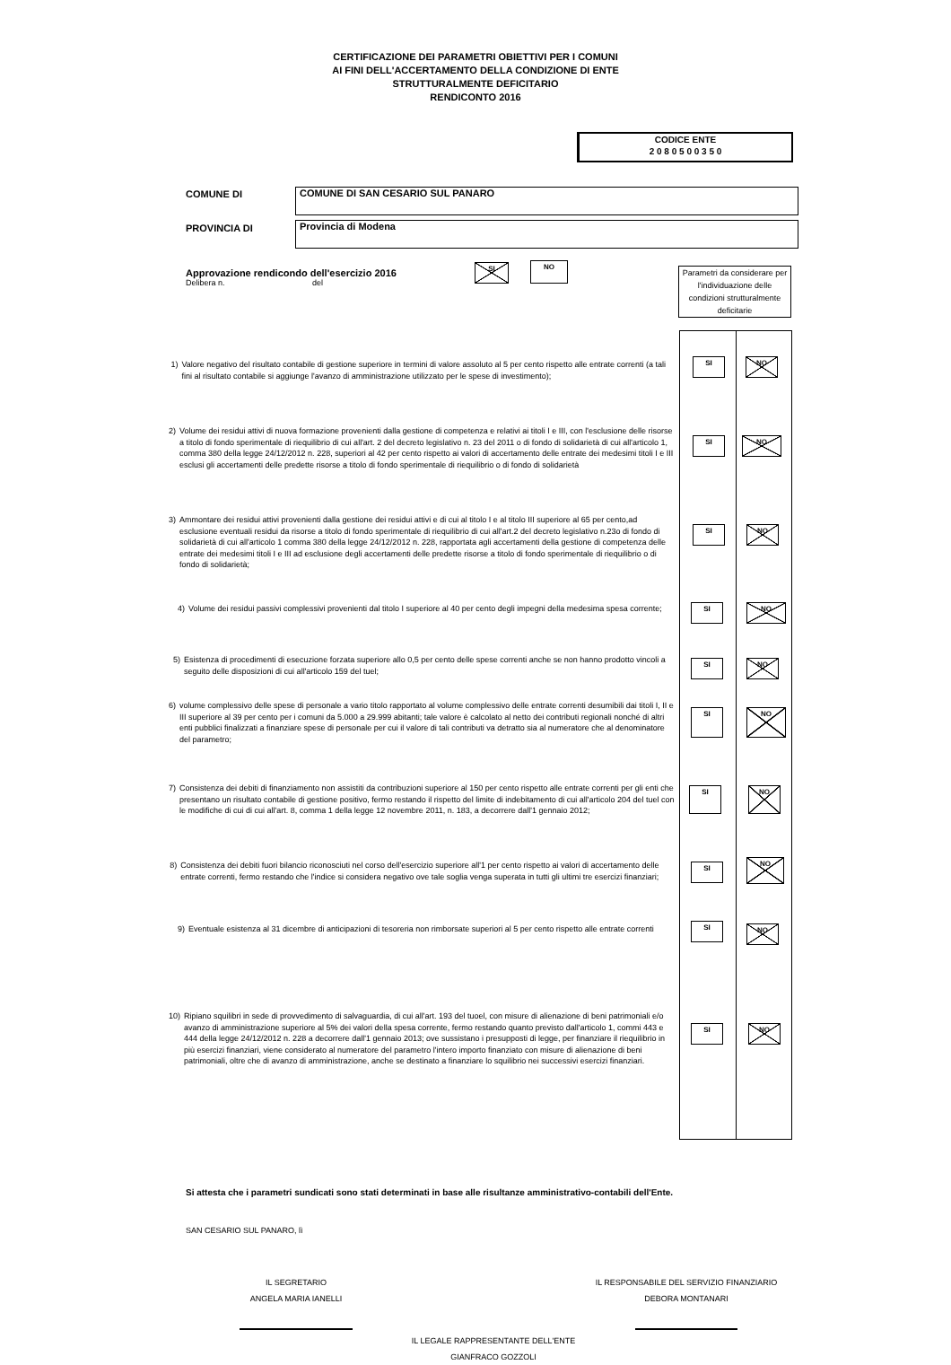CERTIFICAZIONE DEI PARAMETRI OBIETTIVI PER I COMUNI
AI FINI DELL'ACCERTAMENTO DELLA CONDIZIONE DI ENTE
STRUTTURALMENTE DEFICITARIO
RENDICONTO 2016
CODICE ENTE
2 0 8 0 5 0 0 3 5 0
COMUNE DI COMUNE DI SAN CESARIO SUL PANARO
PROVINCIA DI Provincia di Modena
Approvazione rendicondo dell'esercizio 2016
Delibera n. del
SI NO
Parametri da considerare per l'individuazione delle condizioni strutturalmente deficitarie
1) Valore negativo del risultato contabile di gestione superiore in termini di valore assoluto al 5 per cento rispetto alle entrate correnti (a tali fini al risultato contabile si aggiunge l'avanzo di amministrazione utilizzato per le spese di investimento);
SI NO
2) Volume dei residui attivi di nuova formazione provenienti dalla gestione di competenza e relativi ai titoli I e III, con l'esclusione delle risorse a titolo di fondo sperimentale di riequilibrio di cui all'art. 2 del decreto legislativo n. 23 del 2011 o di fondo di solidarietà di cui all'articolo 1, comma 380 della legge 24/12/2012 n. 228, superiori al 42 per cento rispetto ai valori di accertamento delle entrate dei medesimi titoli I e III esclusi gli accertamenti delle predette risorse a titolo di fondo sperimentale di riequilibrio o di fondo di solidarietà
SI NO
3) Ammontare dei residui attivi provenienti dalla gestione dei residui attivi e di cui al titolo I e al titolo III superiore al 65 per cento,ad esclusione eventuali residui da risorse a titolo di fondo sperimentale di riequilibrio di cui all'art.2 del decreto legislativo n.23o di fondo di solidarietà di cui all'articolo 1 comma 380 della legge 24/12/2012 n. 228, rapportata agli accertamenti della gestione di competenza delle entrate dei medesimi titoli I e III ad esclusione degli accertamenti delle predette risorse a titolo di fondo sperimentale di riequilibrio o di fondo di solidarietà;
SI NO
4) Volume dei residui passivi complessivi provenienti dal titolo I superiore al 40 per cento degli impegni della medesima spesa corrente;
SI NO
5) Esistenza di procedimenti di esecuzione forzata superiore allo 0,5 per cento delle spese correnti anche se non hanno prodotto vincoli a seguito delle disposizioni di cui all'articolo 159 del tuel;
SI NO
6) volume complessivo delle spese di personale a vario titolo rapportato al volume complessivo delle entrate correnti desumibili dai titoli I, II e III superiore al 39 per cento per i comuni da 5.000 a 29.999 abitanti; tale valore è calcolato al netto dei contributi regionali nonché di altri enti pubblici finalizzati a finanziare spese di personale per cui il valore di tali contributi va detratto sia al numeratore che al denominatore del parametro;
SI NO
7) Consistenza dei debiti di finanziamento non assistiti da contribuzioni superiore al 150 per cento rispetto alle entrate correnti per gli enti che presentano un risultato contabile di gestione positivo, fermo restando il rispetto del limite di indebitamento di cui all'articolo 204 del tuel con le modifiche di cui di cui all'art. 8, comma 1 della legge 12 novembre 2011, n. 183, a decorrere dall'1 gennaio 2012;
SI NO
8) Consistenza dei debiti fuori bilancio riconosciuti nel corso dell'esercizio superiore all'1 per cento rispetto ai valori di accertamento delle entrate correnti, fermo restando che l'indice si considera negativo ove tale soglia venga superata in tutti gli ultimi tre esercizi finanziari;
SI
NO
9) Eventuale esistenza al 31 dicembre di anticipazioni di tesoreria non rimborsate superiori al 5 per cento rispetto alle entrate correnti
SI NO
10) Ripiano squilibri in sede di provvedimento di salvaguardia, di cui all'art. 193 del tuoel, con misure di alienazione di beni patrimoniali e/o avanzo di amministrazione superiore al 5% dei valori della spesa corrente, fermo restando quanto previsto dall'articolo 1, commi 443 e 444 della legge 24/12/2012 n. 228 a decorrere dall'1 gennaio 2013; ove sussistano i presupposti di legge, per finanziare il riequilibrio in più esercizi finanziari, viene considerato al numeratore del parametro l'intero importo finanziato con misure di alienazione di beni patrimoniali, oltre che di avanzo di amministrazione, anche se destinato a finanziare lo squilibrio nei successivi esercizi finanziari.
SI NO
Si attesta che i parametri sundicati sono stati determinati in base alle risultanze amministrativo-contabili dell'Ente.
SAN CESARIO SUL PANARO, lì
IL SEGRETARIO
ANGELA MARIA IANELLI
IL RESPONSABILE DEL SERVIZIO FINANZIARIO
DEBORA MONTANARI
IL LEGALE RAPPRESENTANTE DELL'ENTE
GIANFRACO GOZZOLI